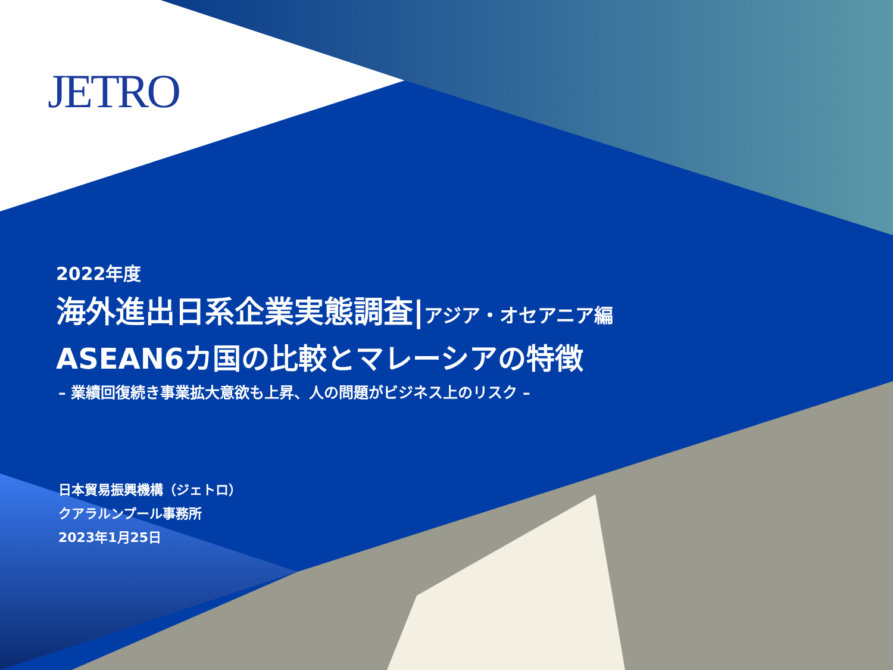JETRO
2022年度
海外進出日系企業実態調査|アジア・オセアニア編
ASEAN6カ国の比較とマレーシアの特徴
– 業績回復続き事業拡大意欲も上昇、人の問題がビジネス上のリスク –
日本貿易振興機構（ジェトロ）
クアラルンプール事務所
2023年1月25日